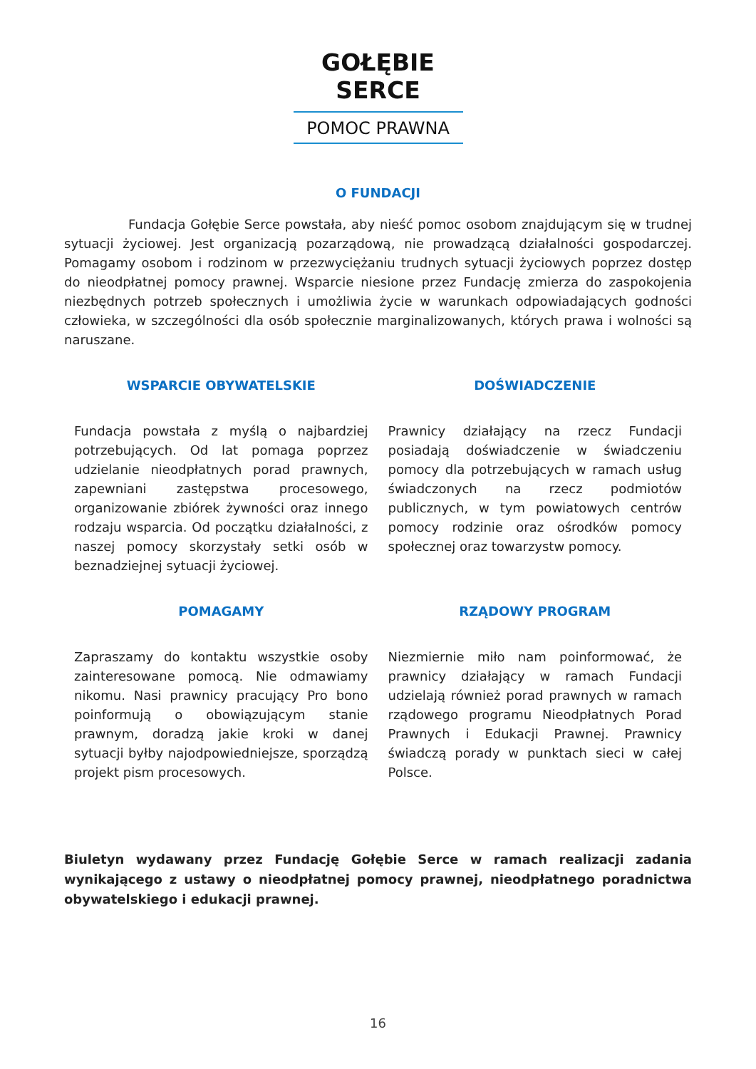GOŁĘBIE SERCE
POMOC PRAWNA
O FUNDACJI
Fundacja Gołębie Serce powstała, aby nieść pomoc osobom znajdującym się w trudnej sytuacji życiowej. Jest organizacją pozarządową, nie prowadzącą działalności gospodarczej. Pomagamy osobom i rodzinom w przezwyciężaniu trudnych sytuacji życiowych poprzez dostęp do nieodpłatnej pomocy prawnej. Wsparcie niesione przez Fundację zmierza do zaspokojenia niezbędnych potrzeb społecznych i umożliwia życie w warunkach odpowiadających godności człowieka, w szczególności dla osób społecznie marginalizowanych, których prawa i wolności są naruszane.
WSPARCIE OBYWATELSKIE
Fundacja powstała z myślą o najbardziej potrzebujących. Od lat pomaga poprzez udzielanie nieodpłatnych porad prawnych, zapewniani zastępstwa procesowego, organizowanie zbiórek żywności oraz innego rodzaju wsparcia. Od początku działalności, z naszej pomocy skorzystały setki osób w beznadziejnej sytuacji życiowej.
DOŚWIADCZENIE
Prawnicy działający na rzecz Fundacji posiadają doświadczenie w świadczeniu pomocy dla potrzebujących w ramach usług świadczonych na rzecz podmiotów publicznych, w tym powiatowych centrów pomocy rodzinie oraz ośrodków pomocy społecznej oraz towarzystw pomocy.
POMAGAMY
Zapraszamy do kontaktu wszystkie osoby zainteresowane pomocą. Nie odmawiamy nikomu. Nasi prawnicy pracujący Pro bono poinformują o obowiązującym stanie prawnym, doradzą jakie kroki w danej sytuacji byłby najodpowiedniejsze, sporządzą projekt pism procesowych.
RZĄDOWY PROGRAM
Niezmiernie miło nam poinformować, że prawnicy działający w ramach Fundacji udzielają również porad prawnych w ramach rządowego programu Nieodpłatnych Porad Prawnych i Edukacji Prawnej. Prawnicy świadczą porady w punktach sieci w całej Polsce.
Biuletyn wydawany przez Fundację Gołębie Serce w ramach realizacji zadania wynikającego z ustawy o nieodpłatnej pomocy prawnej, nieodpłatnego poradnictwa obywatelskiego i edukacji prawnej.
16